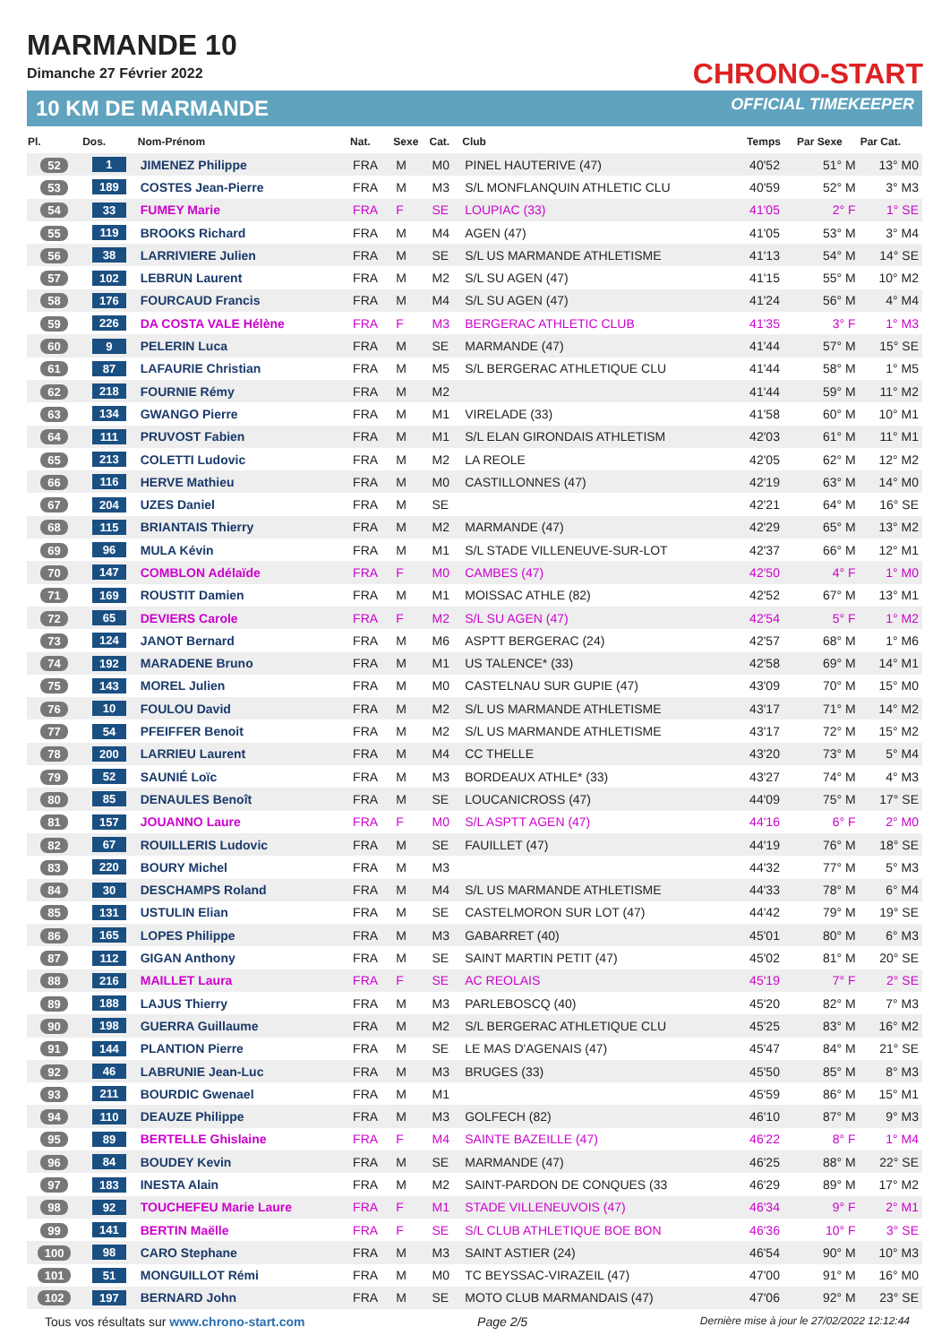MARMANDE 10
Dimanche 27 Février 2022
10 KM DE MARMANDE
CHRONO-START
OFFICIAL TIMEKEEPER
| Pl. | Dos. | Nom-Prénom | Nat. | Sexe | Cat. | Club | Temps | Par Sexe | Par Cat. |
| --- | --- | --- | --- | --- | --- | --- | --- | --- | --- |
| 52 | 1 | JIMENEZ Philippe | FRA | M | M0 | PINEL HAUTERIVE (47) | 40'52 | 51° M | 13° M0 |
| 53 | 189 | COSTES Jean-Pierre | FRA | M | M3 | S/L MONFLANQUIN ATHLETIC CLU | 40'59 | 52° M | 3° M3 |
| 54 | 33 | FUMEY Marie | FRA | F | SE | LOUPIAC (33) | 41'05 | 2° F | 1° SE |
| 55 | 119 | BROOKS Richard | FRA | M | M4 | AGEN (47) | 41'05 | 53° M | 3° M4 |
| 56 | 38 | LARRIVIERE Julien | FRA | M | SE | S/L US MARMANDE ATHLETISME | 41'13 | 54° M | 14° SE |
| 57 | 102 | LEBRUN Laurent | FRA | M | M2 | S/L SU AGEN (47) | 41'15 | 55° M | 10° M2 |
| 58 | 176 | FOURCAUD Francis | FRA | M | M4 | S/L SU AGEN (47) | 41'24 | 56° M | 4° M4 |
| 59 | 226 | DA COSTA VALE Hélène | FRA | F | M3 | BERGERAC ATHLETIC CLUB | 41'35 | 3° F | 1° M3 |
| 60 | 9 | PELERIN Luca | FRA | M | SE | MARMANDE (47) | 41'44 | 57° M | 15° SE |
| 61 | 87 | LAFAURIE Christian | FRA | M | M5 | S/L BERGERAC ATHLETIQUE CLU | 41'44 | 58° M | 1° M5 |
| 62 | 218 | FOURNIE Rémy | FRA | M | M2 | | 41'44 | 59° M | 11° M2 |
| 63 | 134 | GWANGO Pierre | FRA | M | M1 | VIRELADE (33) | 41'58 | 60° M | 10° M1 |
| 64 | 111 | PRUVOST Fabien | FRA | M | M1 | S/L ELAN GIRONDAIS ATHLETISM | 42'03 | 61° M | 11° M1 |
| 65 | 213 | COLETTI Ludovic | FRA | M | M2 | LA REOLE | 42'05 | 62° M | 12° M2 |
| 66 | 116 | HERVE Mathieu | FRA | M | M0 | CASTILLONNES (47) | 42'19 | 63° M | 14° M0 |
| 67 | 204 | UZES Daniel | FRA | M | SE | | 42'21 | 64° M | 16° SE |
| 68 | 115 | BRIANTAIS Thierry | FRA | M | M2 | MARMANDE (47) | 42'29 | 65° M | 13° M2 |
| 69 | 96 | MULA Kévin | FRA | M | M1 | S/L STADE VILLENEUVE-SUR-LOT | 42'37 | 66° M | 12° M1 |
| 70 | 147 | COMBLON Adélaïde | FRA | F | M0 | CAMBES (47) | 42'50 | 4° F | 1° M0 |
| 71 | 169 | ROUSTIT Damien | FRA | M | M1 | MOISSAC ATHLE (82) | 42'52 | 67° M | 13° M1 |
| 72 | 65 | DEVIERS Carole | FRA | F | M2 | S/L SU AGEN (47) | 42'54 | 5° F | 1° M2 |
| 73 | 124 | JANOT Bernard | FRA | M | M6 | ASPTT BERGERAC (24) | 42'57 | 68° M | 1° M6 |
| 74 | 192 | MARADENE Bruno | FRA | M | M1 | US TALENCE* (33) | 42'58 | 69° M | 14° M1 |
| 75 | 143 | MOREL Julien | FRA | M | M0 | CASTELNAU SUR GUPIE (47) | 43'09 | 70° M | 15° M0 |
| 76 | 10 | FOULOU David | FRA | M | M2 | S/L US MARMANDE ATHLETISME | 43'17 | 71° M | 14° M2 |
| 77 | 54 | PFEIFFER Benoit | FRA | M | M2 | S/L US MARMANDE ATHLETISME | 43'17 | 72° M | 15° M2 |
| 78 | 200 | LARRIEU Laurent | FRA | M | M4 | CC THELLE | 43'20 | 73° M | 5° M4 |
| 79 | 52 | SAUNIÉ Loïc | FRA | M | M3 | BORDEAUX ATHLE* (33) | 43'27 | 74° M | 4° M3 |
| 80 | 85 | DENAULES Benoît | FRA | M | SE | LOUCANICROSS (47) | 44'09 | 75° M | 17° SE |
| 81 | 157 | JOUANNO Laure | FRA | F | M0 | S/L ASPTT AGEN (47) | 44'16 | 6° F | 2° M0 |
| 82 | 67 | ROUILLERIS Ludovic | FRA | M | SE | FAUILLET (47) | 44'19 | 76° M | 18° SE |
| 83 | 220 | BOURY Michel | FRA | M | M3 | | 44'32 | 77° M | 5° M3 |
| 84 | 30 | DESCHAMPS Roland | FRA | M | M4 | S/L US MARMANDE ATHLETISME | 44'33 | 78° M | 6° M4 |
| 85 | 131 | USTULIN Elian | FRA | M | SE | CASTELMORON SUR LOT (47) | 44'42 | 79° M | 19° SE |
| 86 | 165 | LOPES Philippe | FRA | M | M3 | GABARRET (40) | 45'01 | 80° M | 6° M3 |
| 87 | 112 | GIGAN Anthony | FRA | M | SE | SAINT MARTIN PETIT (47) | 45'02 | 81° M | 20° SE |
| 88 | 216 | MAILLET Laura | FRA | F | SE | AC REOLAIS | 45'19 | 7° F | 2° SE |
| 89 | 188 | LAJUS Thierry | FRA | M | M3 | PARLEBOSCQ (40) | 45'20 | 82° M | 7° M3 |
| 90 | 198 | GUERRA Guillaume | FRA | M | M2 | S/L BERGERAC ATHLETIQUE CLU | 45'25 | 83° M | 16° M2 |
| 91 | 144 | PLANTION Pierre | FRA | M | SE | LE MAS D'AGENAIS (47) | 45'47 | 84° M | 21° SE |
| 92 | 46 | LABRUNIE Jean-Luc | FRA | M | M3 | BRUGES (33) | 45'50 | 85° M | 8° M3 |
| 93 | 211 | BOURDIC Gwenael | FRA | M | M1 | | 45'59 | 86° M | 15° M1 |
| 94 | 110 | DEAUZE Philippe | FRA | M | M3 | GOLFECH (82) | 46'10 | 87° M | 9° M3 |
| 95 | 89 | BERTELLE Ghislaine | FRA | F | M4 | SAINTE BAZEILLE (47) | 46'22 | 8° F | 1° M4 |
| 96 | 84 | BOUDEY Kevin | FRA | M | SE | MARMANDE (47) | 46'25 | 88° M | 22° SE |
| 97 | 183 | INESTA Alain | FRA | M | M2 | SAINT-PARDON DE CONQUES (33 | 46'29 | 89° M | 17° M2 |
| 98 | 92 | TOUCHEFEU Marie Laure | FRA | F | M1 | STADE VILLENEUVOIS (47) | 46'34 | 9° F | 2° M1 |
| 99 | 141 | BERTIN Maëlle | FRA | F | SE | S/L CLUB ATHLETIQUE BOE BON | 46'36 | 10° F | 3° SE |
| 100 | 98 | CARO Stephane | FRA | M | M3 | SAINT ASTIER (24) | 46'54 | 90° M | 10° M3 |
| 101 | 51 | MONGUILLOT Rémi | FRA | M | M0 | TC BEYSSAC-VIRAZEIL (47) | 47'00 | 91° M | 16° M0 |
| 102 | 197 | BERNARD John | FRA | M | SE | MOTO CLUB MARMANDAIS (47) | 47'06 | 92° M | 23° SE |
Tous vos résultats sur www.chrono-start.com Page 2/5 Dernière mise à jour le 27/02/2022 12:12:44